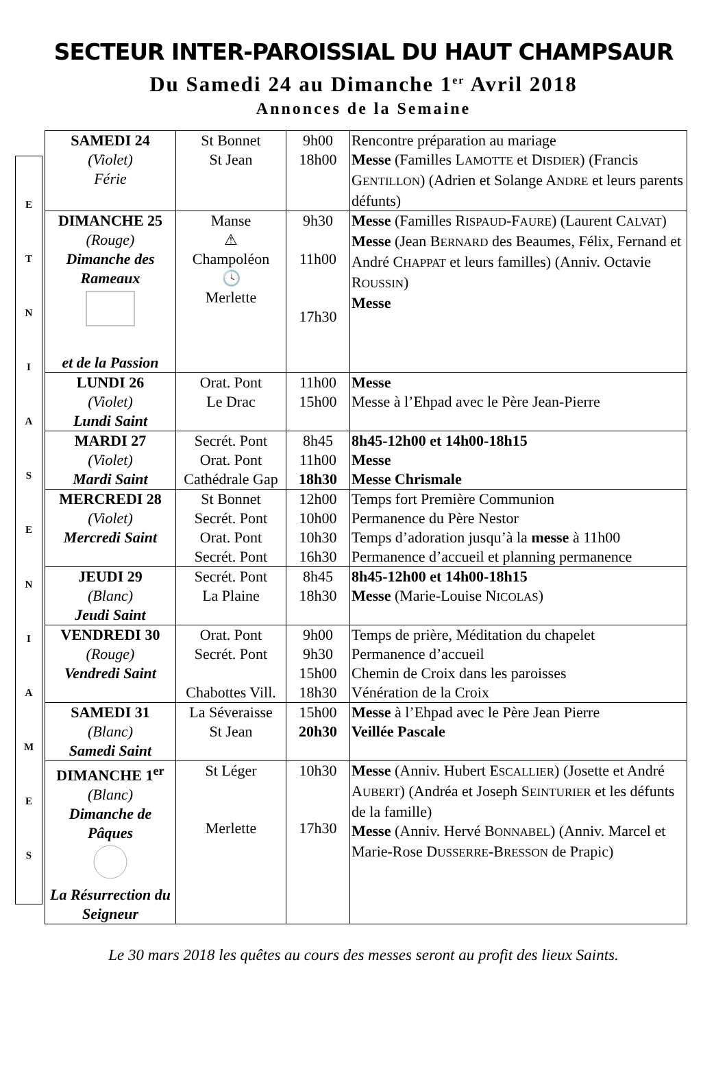SECTEUR INTER-PAROISSIAL DU HAUT CHAMPSAUR
Du Samedi 24 au Dimanche 1<sup>er</sup> Avril 2018
Annonces de la Semaine
ETNIASENIAMES
| SAMEDI 24 (Violet) Férie | St Bonnet St Jean | 9h00 18h00 | Rencontre préparation au mariage Messe (Familles L AMOTTE et D ISDIER ) (Francis G ENTILLON ) (Adrien et Solange A NDRE et leurs parents défunts) |
| DIMANCHE 25 (Rouge) Dimanche des Rameaux et de la Passion | Manse ⚠ Champoléon 🕓 Merlette | 9h30 11h00 17h30 | Messe (Familles R ISPAUD -F AURE ) (Laurent C ALVAT ) Messe (Jean B ERNARD des Beaumes, Félix, Fernand et André C HAPPAT et leurs familles) (Anniv. Octavie R OUSSIN ) Messe |
| LUNDI 26 (Violet) Lundi Saint | Orat. Pont Le Drac | 11h00 15h00 | Messe Messe à l’Ehpad avec le Père Jean-Pierre |
| MARDI 27 (Violet) Mardi Saint | Secrét. Pont Orat. Pont Cathédrale Gap | 8h45 11h00 18h30 | 8h45-12h00 et 14h00-18h15 Messe Messe Chrismale |
| MERCREDI 28 (Violet) Mercredi Saint | St Bonnet Secrét. Pont Orat. Pont Secrét. Pont | 12h00 10h00 10h30 16h30 | Temps fort Première Communion Permanence du Père Nestor Temps d’adoration jusqu’à la messe à 11h00 Permanence d’accueil et planning permanence |
| JEUDI 29 (Blanc) Jeudi Saint | Secrét. Pont La Plaine | 8h45 18h30 | 8h45-12h00 et 14h00-18h15 Messe (Marie-Louise N ICOLAS ) |
| VENDREDI 30 (Rouge) Vendredi Saint | Orat. Pont Secrét. Pont Chabottes Vill. | 9h00 9h30 15h00 18h30 | Temps de prière, Méditation du chapelet Permanence d’accueil Chemin de Croix dans les paroisses Vénération de la Croix |
| SAMEDI 31 (Blanc) Samedi Saint | La Séveraisse St Jean | 15h00 20h30 | Messe à l’Ehpad avec le Père Jean Pierre Veillée Pascale |
| DIMANCHE 1<sup>er</sup> (Blanc) Dimanche de Pâques La Résurrection du Seigneur | St Léger Merlette | 10h30 17h30 | Messe (Anniv. Hubert E SCALLIER ) (Josette et André A UBERT ) (Andréa et Joseph S EINTURIER et les défunts de la famille) Messe (Anniv. Hervé B ONNABEL ) (Anniv. Marcel et Marie-Rose D USSERRE -B RESSON de Prapic) |
Le 30 mars 2018 les quêtes au cours des messes seront au profit des lieux Saints.